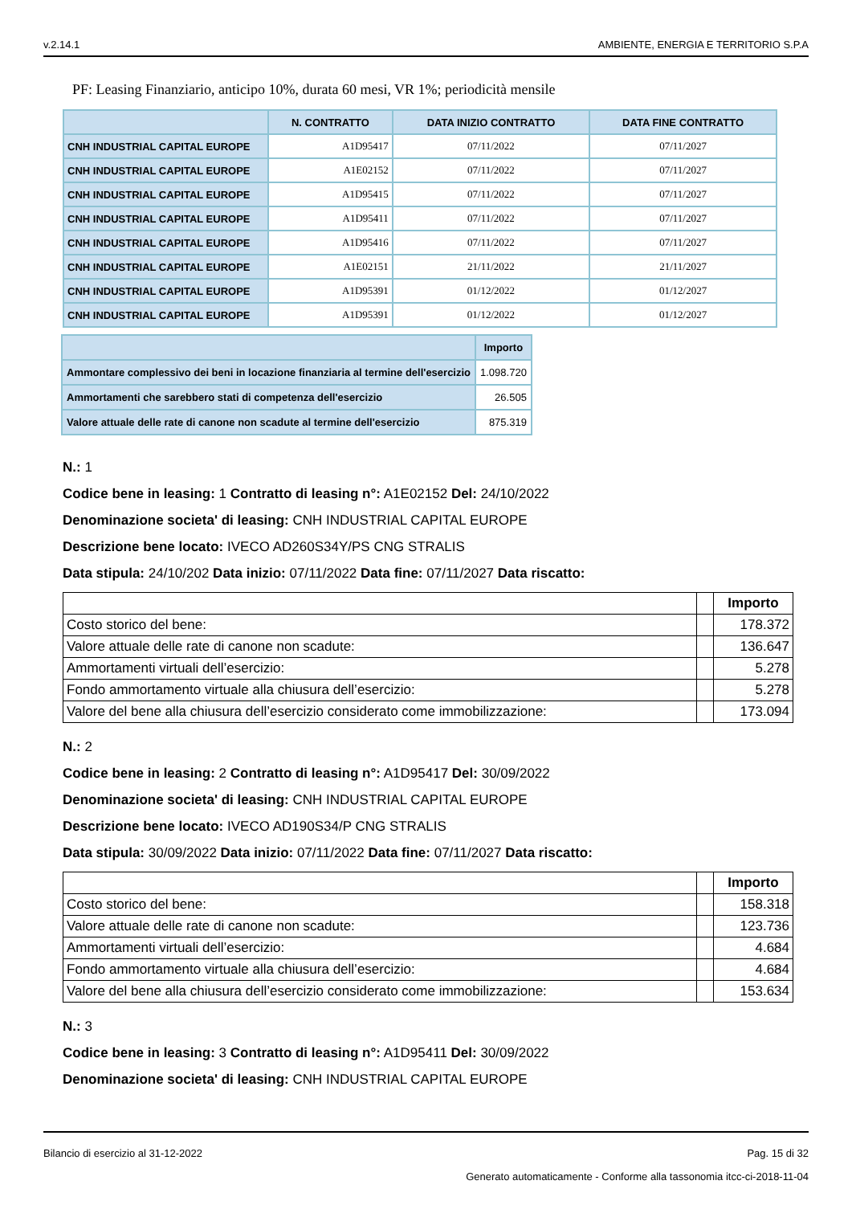v.2.14.1 AMBIENTE, ENERGIA E TERRITORIO S.P.A
PF: Leasing Finanziario, anticipo 10%, durata 60 mesi, VR 1%; periodicità mensile
| | N. CONTRATTO | DATA INIZIO CONTRATTO | DATA FINE CONTRATTO |
| --- | --- | --- | --- |
| CNH INDUSTRIAL CAPITAL EUROPE | A1D95417 | 07/11/2022 | 07/11/2027 |
| CNH INDUSTRIAL CAPITAL EUROPE | A1E02152 | 07/11/2022 | 07/11/2027 |
| CNH INDUSTRIAL CAPITAL EUROPE | A1D95415 | 07/11/2022 | 07/11/2027 |
| CNH INDUSTRIAL CAPITAL EUROPE | A1D95411 | 07/11/2022 | 07/11/2027 |
| CNH INDUSTRIAL CAPITAL EUROPE | A1D95416 | 07/11/2022 | 07/11/2027 |
| CNH INDUSTRIAL CAPITAL EUROPE | A1E02151 | 21/11/2022 | 21/11/2027 |
| CNH INDUSTRIAL CAPITAL EUROPE | A1D95391 | 01/12/2022 | 01/12/2027 |
| CNH INDUSTRIAL CAPITAL EUROPE | A1D95391 | 01/12/2022 | 01/12/2027 |
| | Importo |
| --- | --- |
| Ammontare complessivo dei beni in locazione finanziaria al termine dell'esercizio | 1.098.720 |
| Ammortamenti che sarebbero stati di competenza dell'esercizio | 26.505 |
| Valore attuale delle rate di canone non scadute al termine dell'esercizio | 875.319 |
N.: 1
Codice bene in leasing: 1 Contratto di leasing n°: A1E02152 Del: 24/10/2022
Denominazione societa' di leasing: CNH INDUSTRIAL CAPITAL EUROPE
Descrizione bene locato: IVECO AD260S34Y/PS CNG STRALIS
Data stipula: 24/10/202 Data inizio: 07/11/2022 Data fine: 07/11/2027 Data riscatto:
| | | Importo |
| --- | --- | --- |
| Costo storico del bene: | | 178.372 |
| Valore attuale delle rate di canone non scadute: | | 136.647 |
| Ammortamenti virtuali dell’esercizio: | | 5.278 |
| Fondo ammortamento virtuale alla chiusura dell’esercizio: | | 5.278 |
| Valore del bene alla chiusura dell’esercizio considerato come immobilizzazione: | | 173.094 |
N.: 2
Codice bene in leasing: 2 Contratto di leasing n°: A1D95417 Del: 30/09/2022
Denominazione societa' di leasing: CNH INDUSTRIAL CAPITAL EUROPE
Descrizione bene locato: IVECO AD190S34/P CNG STRALIS
Data stipula: 30/09/2022 Data inizio: 07/11/2022 Data fine: 07/11/2027 Data riscatto:
| | | Importo |
| --- | --- | --- |
| Costo storico del bene: | | 158.318 |
| Valore attuale delle rate di canone non scadute: | | 123.736 |
| Ammortamenti virtuali dell’esercizio: | | 4.684 |
| Fondo ammortamento virtuale alla chiusura dell’esercizio: | | 4.684 |
| Valore del bene alla chiusura dell’esercizio considerato come immobilizzazione: | | 153.634 |
N.: 3
Codice bene in leasing: 3 Contratto di leasing n°: A1D95411 Del: 30/09/2022
Denominazione societa' di leasing: CNH INDUSTRIAL CAPITAL EUROPE
Bilancio di esercizio al 31-12-2022 Pag. 15 di 32
Generato automaticamente - Conforme alla tassonomia itcc-ci-2018-11-04